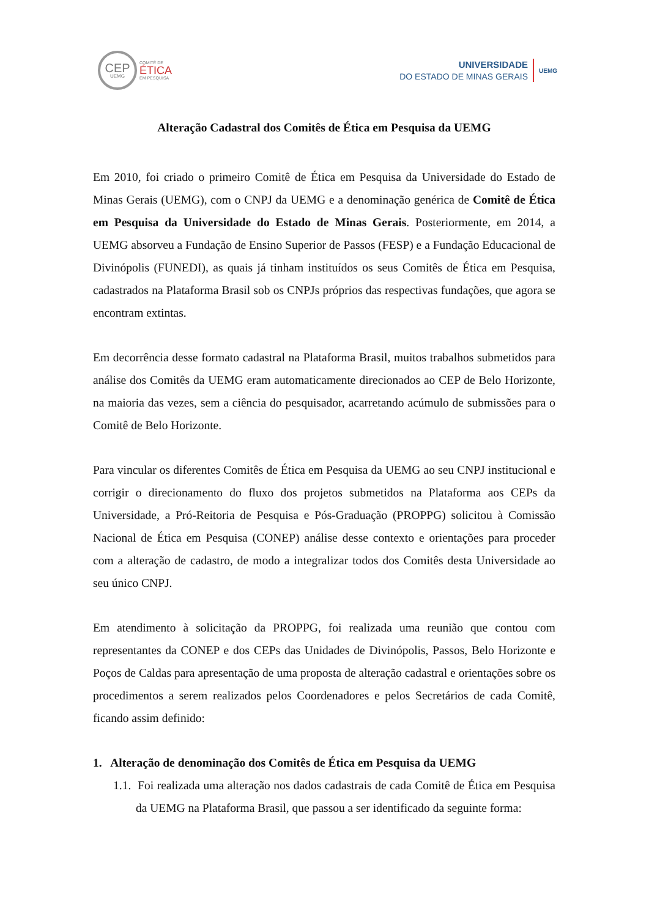CEP
UEMG
COMITÊ DE
ÉTICA
EM PESQUISA
UNIVERSIDADE
DO ESTADO DE MINAS GERAIS
UEMG
Alteração Cadastral dos Comitês de Ética em Pesquisa da UEMG
Em 2010, foi criado o primeiro Comitê de Ética em Pesquisa da Universidade do Estado de Minas Gerais (UEMG), com o CNPJ da UEMG e a denominação genérica de Comitê de Ética em Pesquisa da Universidade do Estado de Minas Gerais. Posteriormente, em 2014, a UEMG absorveu a Fundação de Ensino Superior de Passos (FESP) e a Fundação Educacional de Divinópolis (FUNEDI), as quais já tinham instituídos os seus Comitês de Ética em Pesquisa, cadastrados na Plataforma Brasil sob os CNPJs próprios das respectivas fundações, que agora se encontram extintas.
Em decorrência desse formato cadastral na Plataforma Brasil, muitos trabalhos submetidos para análise dos Comitês da UEMG eram automaticamente direcionados ao CEP de Belo Horizonte, na maioria das vezes, sem a ciência do pesquisador, acarretando acúmulo de submissões para o Comitê de Belo Horizonte.
Para vincular os diferentes Comitês de Ética em Pesquisa da UEMG ao seu CNPJ institucional e corrigir o direcionamento do fluxo dos projetos submetidos na Plataforma aos CEPs da Universidade, a Pró-Reitoria de Pesquisa e Pós-Graduação (PROPPG) solicitou à Comissão Nacional de Ética em Pesquisa (CONEP) análise desse contexto e orientações para proceder com a alteração de cadastro, de modo a integralizar todos dos Comitês desta Universidade ao seu único CNPJ.
Em atendimento à solicitação da PROPPG, foi realizada uma reunião que contou com representantes da CONEP e dos CEPs das Unidades de Divinópolis, Passos, Belo Horizonte e Poços de Caldas para apresentação de uma proposta de alteração cadastral e orientações sobre os procedimentos a serem realizados pelos Coordenadores e pelos Secretários de cada Comitê, ficando assim definido:
1. Alteração de denominação dos Comitês de Ética em Pesquisa da UEMG
1.1. Foi realizada uma alteração nos dados cadastrais de cada Comitê de Ética em Pesquisa da UEMG na Plataforma Brasil, que passou a ser identificado da seguinte forma: